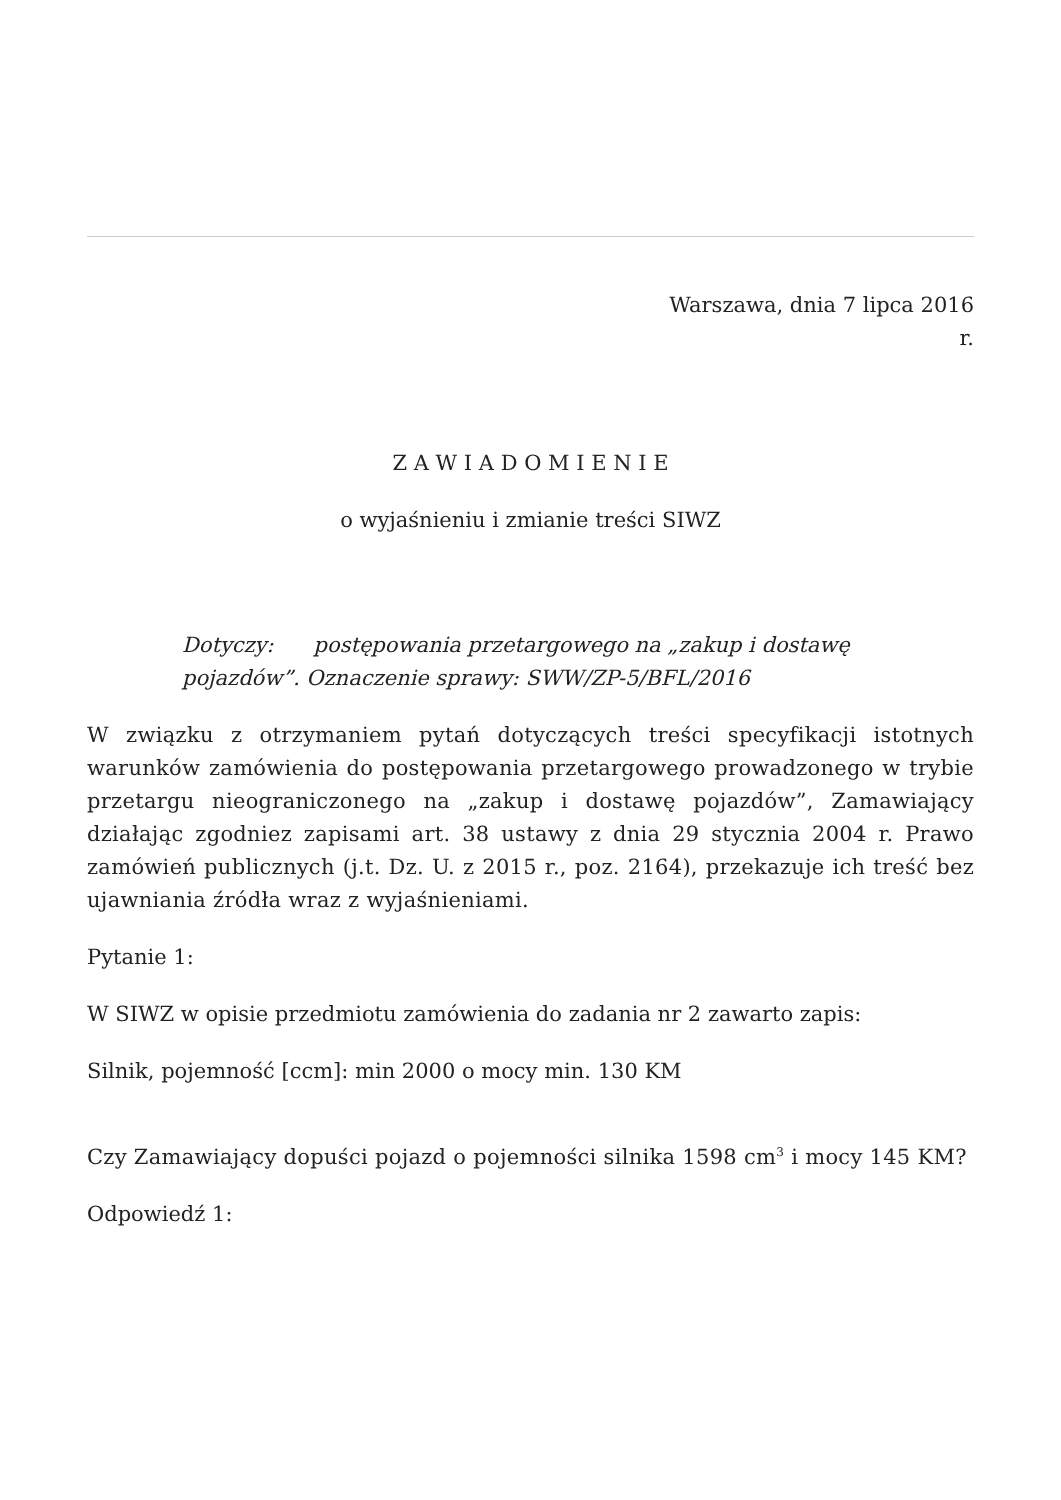Warszawa, dnia 7 lipca 2016
r.
Z A W I A D O M I E N I E
o wyjaśnieniu i zmianie treści SIWZ
Dotyczy: postępowania przetargowego na „zakup i dostawę pojazdów”. Oznaczenie sprawy: SWW/ZP-5/BFL/2016
W związku z otrzymaniem pytań dotyczących treści specyfikacji istotnych warunków zamówienia do postępowania przetargowego prowadzonego w trybie przetargu nieograniczonego na „zakup i dostawę pojazdów”, Zamawiający działając zgodniez zapisami art. 38 ustawy z dnia 29 stycznia 2004 r. Prawo zamówień publicznych (j.t. Dz. U. z 2015 r., poz. 2164), przekazuje ich treść bez ujawniania źródła wraz z wyjaśnieniami.
Pytanie 1:
W SIWZ w opisie przedmiotu zamówienia do zadania nr 2 zawarto zapis:
Silnik, pojemność [ccm]: min 2000 o mocy min. 130 KM
Czy Zamawiający dopuści pojazd o pojemności silnika 1598 cm<sup>3</sup> i mocy 145 KM?
Odpowiedź 1: